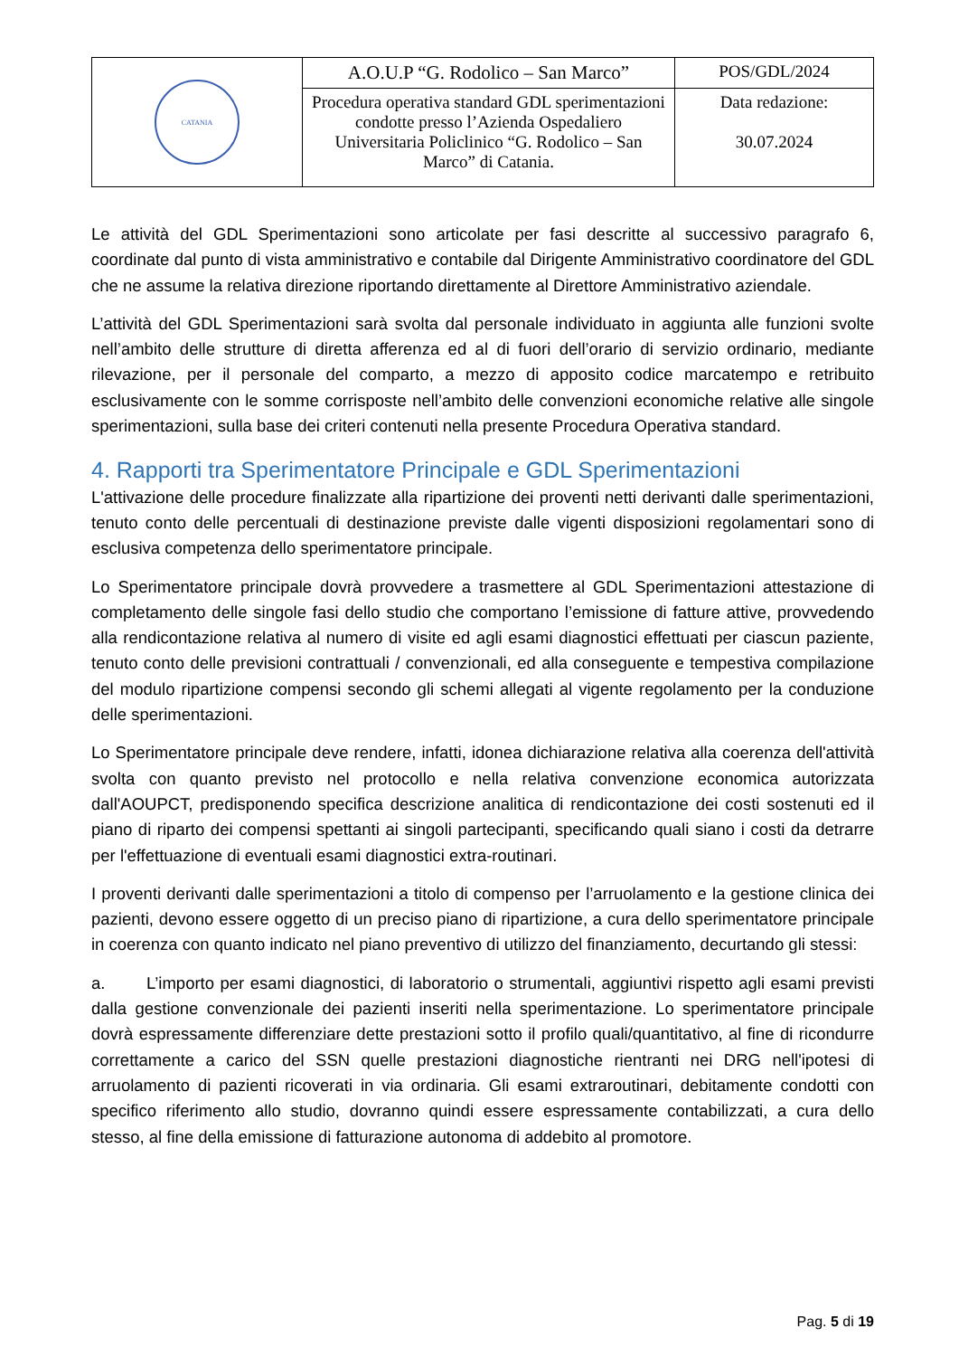| CATANIA | A.O.U.P “G. Rodolico – San Marco” | POS/GDL/2024 |
| | Procedura operativa standard GDL sperimentazioni condotte presso l’Azienda Ospedaliero Universitaria Policlinico “G. Rodolico – San Marco” di Catania. | Data redazione: 30.07.2024 |
Le attività del GDL Sperimentazioni sono articolate per fasi descritte al successivo paragrafo 6, coordinate dal punto di vista amministrativo e contabile dal Dirigente Amministrativo coordinatore del GDL che ne assume la relativa direzione riportando direttamente al Direttore Amministrativo aziendale.
L’attività del GDL Sperimentazioni sarà svolta dal personale individuato in aggiunta alle funzioni svolte nell’ambito delle strutture di diretta afferenza ed al di fuori dell’orario di servizio ordinario, mediante rilevazione, per il personale del comparto, a mezzo di apposito codice marcatempo e retribuito esclusivamente con le somme corrisposte nell’ambito delle convenzioni economiche relative alle singole sperimentazioni, sulla base dei criteri contenuti nella presente Procedura Operativa standard.
4. Rapporti tra Sperimentatore Principale e GDL Sperimentazioni
L'attivazione delle procedure finalizzate alla ripartizione dei proventi netti derivanti dalle sperimentazioni, tenuto conto delle percentuali di destinazione previste dalle vigenti disposizioni regolamentari sono di esclusiva competenza dello sperimentatore principale.
Lo Sperimentatore principale dovrà provvedere a trasmettere al GDL Sperimentazioni attestazione di completamento delle singole fasi dello studio che comportano l’emissione di fatture attive, provvedendo alla rendicontazione relativa al numero di visite ed agli esami diagnostici effettuati per ciascun paziente, tenuto conto delle previsioni contrattuali / convenzionali, ed alla conseguente e tempestiva compilazione del modulo ripartizione compensi secondo gli schemi allegati al vigente regolamento per la conduzione delle sperimentazioni.
Lo Sperimentatore principale deve rendere, infatti, idonea dichiarazione relativa alla coerenza dell'attività svolta con quanto previsto nel protocollo e nella relativa convenzione economica autorizzata dall'AOUPCT, predisponendo specifica descrizione analitica di rendicontazione dei costi sostenuti ed il piano di riparto dei compensi spettanti ai singoli partecipanti, specificando quali siano i costi da detrarre per l'effettuazione di eventuali esami diagnostici extra-routinari.
I proventi derivanti dalle sperimentazioni a titolo di compenso per l’arruolamento e la gestione clinica dei pazienti, devono essere oggetto di un preciso piano di ripartizione, a cura dello sperimentatore principale in coerenza con quanto indicato nel piano preventivo di utilizzo del finanziamento, decurtando gli stessi:
a. L’importo per esami diagnostici, di laboratorio o strumentali, aggiuntivi rispetto agli esami previsti dalla gestione convenzionale dei pazienti inseriti nella sperimentazione. Lo sperimentatore principale dovrà espressamente differenziare dette prestazioni sotto il profilo quali/quantitativo, al fine di ricondurre correttamente a carico del SSN quelle prestazioni diagnostiche rientranti nei DRG nell'ipotesi di arruolamento di pazienti ricoverati in via ordinaria. Gli esami extraroutinari, debitamente condotti con specifico riferimento allo studio, dovranno quindi essere espressamente contabilizzati, a cura dello stesso, al fine della emissione di fatturazione autonoma di addebito al promotore.
Pag. 5 di 19